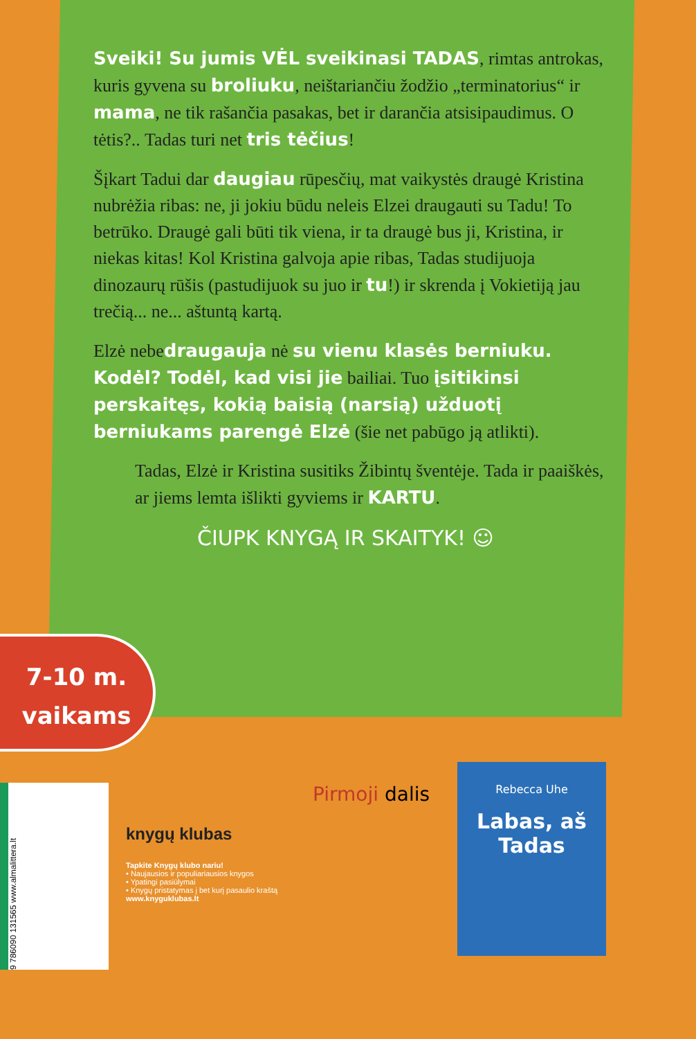Sveiki! Su jumis VĖL sveikinasi TADAS, rimtas antrokas, kuris gyvena su broliuku, neištariančiu žodžio „terminatorius“ ir mama, ne tik rašančia pasakas, bet ir darančia atsisipaudimus. O tėtis?.. Tadas turi net tris tėčius!
Šįkart Tadui dar daugiau rūpesčių, mat vaikystės draugė Kristina nubrėžia ribas: ne, ji jokiu būdu neleis Elzei draugauti su Tadu! To betrūko. Draugė gali būti tik viena, ir ta draugė bus ji, Kristina, ir niekas kitas! Kol Kristina galvoja apie ribas, Tadas studijuoja dinozaurų rūšis (pastudijuok su juo ir tu!) ir skrenda į Vokietiją jau trečią... ne... aštuntą kartą.
Elzė nebedraugauja nė su vienu klasės berniuku. Kodėl? Todėl, kad visi jie bailiai. Tuo įsitikinsi perskaitęs, kokią baisią (narsią) užduotį berniukams parengė Elzė (šie net pabūgo ją atlikti).
Tadas, Elzė ir Kristina susitiks Žibintų šventėje. Tada ir paaiškės, ar jiems lemta išlikti gyviems ir KARTU.
ČIUPK KNYGĄ IR SKAITYK! ☺
7-10 m.
vaikams
9 786090 131565 www.almalittera.lt
knygų klubas
Tapkite Knygų klubo nariu!
• Naujausios ir populiariausios knygos
• Ypatingi pasiūlymai
• Knygų pristatymas į bet kurį pasaulio kraštą
www.knyguklubas.lt
Pirmoji dalis
Rebecca Uhe
Labas, aš Tadas